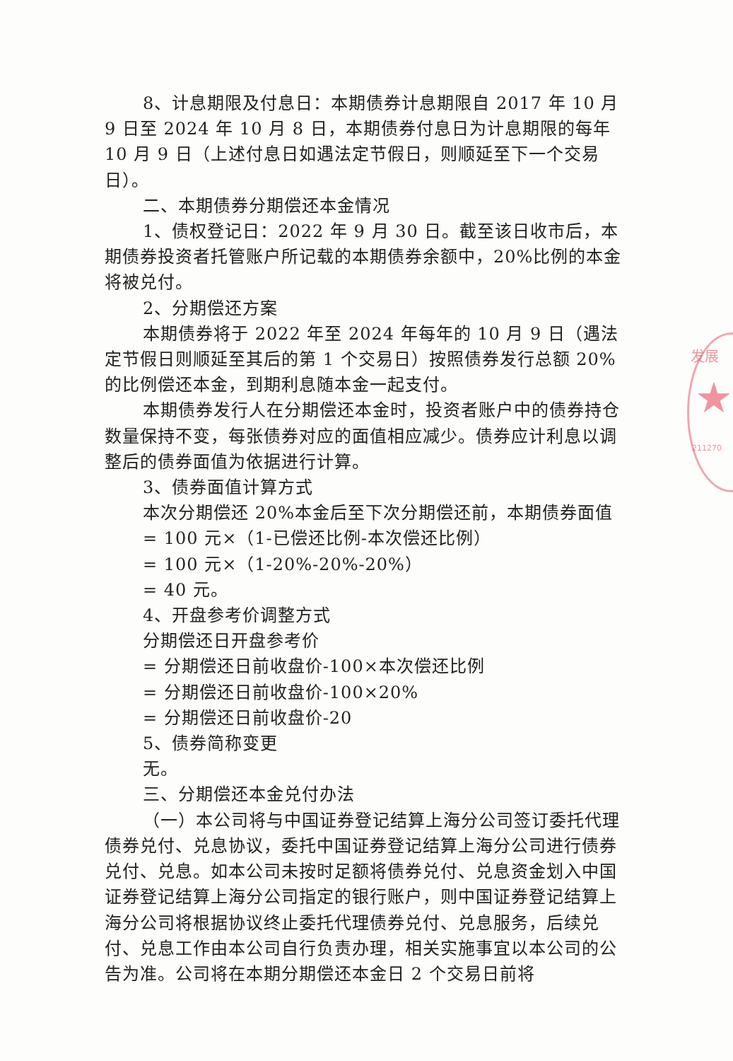发展
★
211270
8、计息期限及付息日：本期债券计息期限自 2017 年 10 月 9 日至 2024 年 10 月 8 日，本期债券付息日为计息期限的每年 10 月 9 日（上述付息日如遇法定节假日，则顺延至下一个交易日）。
二、本期债券分期偿还本金情况
1、债权登记日：2022 年 9 月 30 日。截至该日收市后，本期债券投资者托管账户所记载的本期债券余额中，20%比例的本金将被兑付。
2、分期偿还方案
本期债券将于 2022 年至 2024 年每年的 10 月 9 日（遇法定节假日则顺延至其后的第 1 个交易日）按照债券发行总额 20%的比例偿还本金，到期利息随本金一起支付。
本期债券发行人在分期偿还本金时，投资者账户中的债券持仓数量保持不变，每张债券对应的面值相应减少。债券应计利息以调整后的债券面值为依据进行计算。
3、债券面值计算方式
本次分期偿还 20%本金后至下次分期偿还前，本期债券面值
= 100 元×（1-已偿还比例-本次偿还比例）
= 100 元×（1-20%-20%-20%）
= 40 元。
4、开盘参考价调整方式
分期偿还日开盘参考价
= 分期偿还日前收盘价-100×本次偿还比例
= 分期偿还日前收盘价-100×20%
= 分期偿还日前收盘价-20
5、债券简称变更
无。
三、分期偿还本金兑付办法
（一）本公司将与中国证券登记结算上海分公司签订委托代理债券兑付、兑息协议，委托中国证券登记结算上海分公司进行债券兑付、兑息。如本公司未按时足额将债券兑付、兑息资金划入中国证券登记结算上海分公司指定的银行账户，则中国证券登记结算上海分公司将根据协议终止委托代理债券兑付、兑息服务，后续兑付、兑息工作由本公司自行负责办理，相关实施事宜以本公司的公告为准。公司将在本期分期偿还本金日 2 个交易日前将